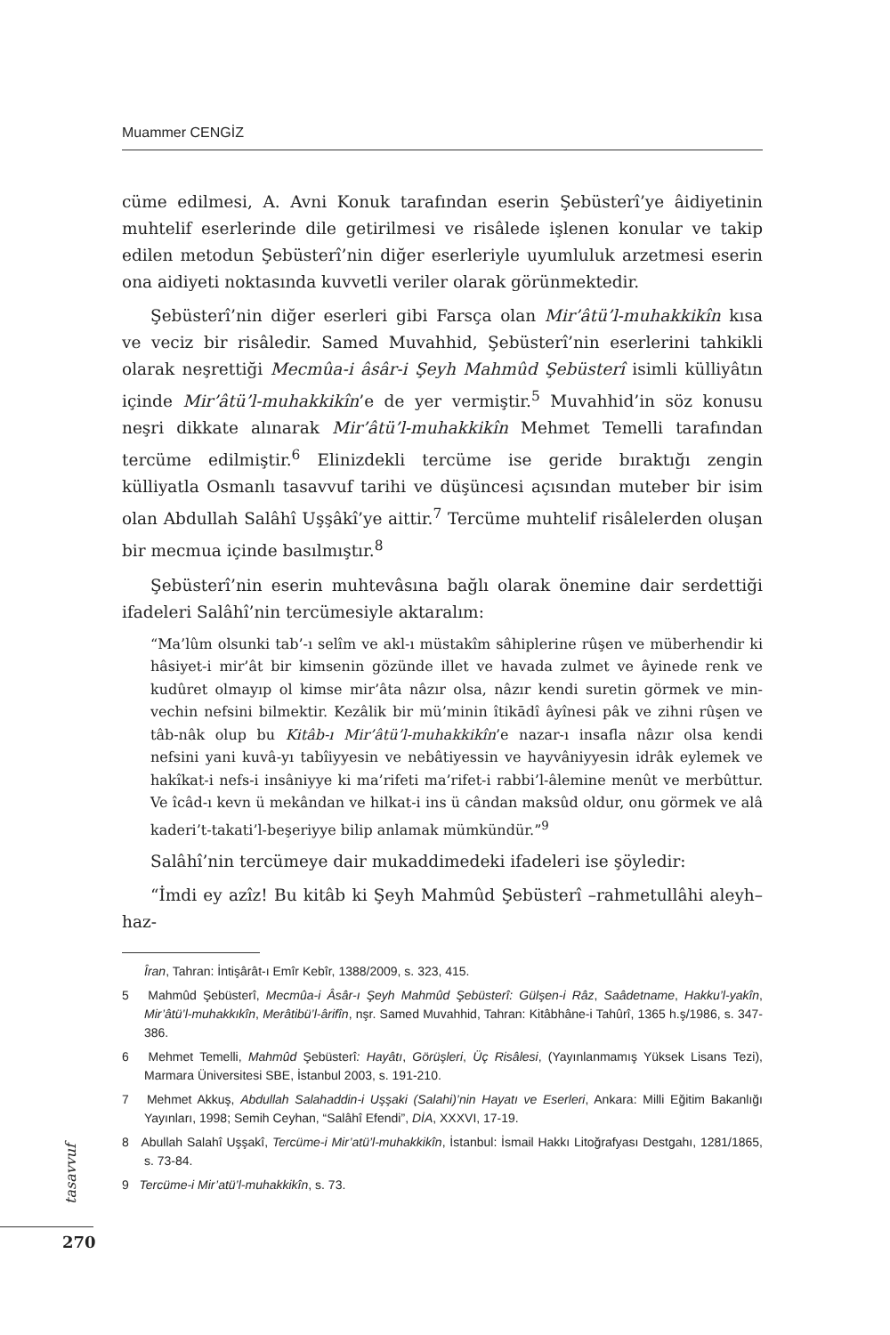Muammer CENGİZ
cüme edilmesi, A. Avni Konuk tarafından eserin Şebüsterî’ye âidiyetinin muhtelif eserlerinde dile getirilmesi ve risâlede işlenen konular ve takip edilen metodun Şebüsterî’nin diğer eserleriyle uyumluluk arzetmesi eserin ona aidiyeti noktasında kuvvetli veriler olarak görünmektedir.
Şebüsterî’nin diğer eserleri gibi Farsça olan Mir’âtü’l-muhakkikîn kısa ve veciz bir risâledir. Samed Muvahhid, Şebüsterî’nin eserlerini tahkikli olarak neşrettiği Mecmûa-i âsâr-i Şeyh Mahmûd Şebüsterî isimli külliyâtın içinde Mir’âtü’l-muhakkikîn’e de yer vermiştir.<sup>5</sup> Muvahhid’in söz konusu neşri dikkate alınarak Mir’âtü’l-muhakkikîn Mehmet Temelli tarafından tercüme edilmiştir.<sup>6</sup> Elinizdekli tercüme ise geride bıraktığı zengin külliyatla Osmanlı tasavvuf tarihi ve düşüncesi açısından muteber bir isim olan Abdullah Salâhî Uşşâkî’ye aittir.<sup>7</sup> Tercüme muhtelif risâlelerden oluşan bir mecmua içinde basılmıştır.<sup>8</sup>
Şebüsterî’nin eserin muhtevâsına bağlı olarak önemine dair serdettiği ifadeleri Salâhî’nin tercümesiyle aktaralım:
“Ma’lûm olsunki tab’-ı selîm ve akl-ı müstakîm sâhiplerine rûşen ve müberhendir ki hâsiyet-i mir’ât bir kimsenin gözünde illet ve havada zulmet ve âyinede renk ve kudûret olmayıp ol kimse mir’âta nâzır olsa, nâzır kendi suretin görmek ve min-vechin nefsini bilmektir. Kezâlik bir mü’minin îtikādî âyînesi pâk ve zihni rûşen ve tâb-nâk olup bu Kitâb-ı Mir’âtü’l-muhakkikîn’e nazar-ı insafla nâzır olsa kendi nefsini yani kuvâ-yı tabîiyyesin ve nebâtiyessin ve hayvâniyyesin idrâk eylemek ve hakîkat-i nefs-i insâniyye ki ma’rifeti ma’rifet-i rabbi’l-âlemine menût ve merbûttur. Ve îcâd-ı kevn ü mekândan ve hilkat-i ins ü cândan maksûd oldur, onu görmek ve alâ kaderi’t-takati’l-beşeriyye bilip anlamak mümkündür.”<sup>9</sup>
Salâhî’nin tercümeye dair mukaddimedeki ifadeleri ise şöyledir:
“İmdi ey azîz! Bu kitâb ki Şeyh Mahmûd Şebüsterî –rahmetullâhi aleyh– haz-
Îran, Tahran: İntişârât-ı Emîr Kebîr, 1388/2009, s. 323, 415.
5 Mahmûd Şebüsterî, Mecmûa-i Âsâr-ı Şeyh Mahmûd Şebüsterî: Gülşen-i Râz, Saâdetname, Hakku’l-yakîn, Mir’âtü’l-muhakkıkîn, Merâtibü’l-ârifîn, nşr. Samed Muvahhid, Tahran: Kitâbhâne-i Tahûrî, 1365 h.ş/1986, s. 347-386.
6 Mehmet Temelli, Mahmûd Şebüsterî: Hayâtı, Görüşleri, Üç Risâlesi, (Yayınlanmamış Yüksek Lisans Tezi), Marmara Üniversitesi SBE, İstanbul 2003, s. 191-210.
7 Mehmet Akkuş, Abdullah Salahaddin-i Uşşaki (Salahi)’nin Hayatı ve Eserleri, Ankara: Milli Eğitim Bakanlığı Yayınları, 1998; Semih Ceyhan, “Salâhî Efendi”, DİA, XXXVI, 17-19.
8 Abullah Salahî Uşşakî, Tercüme-i Mir’atü’l-muhakkikîn, İstanbul: İsmail Hakkı Litoğrafyası Destgahı, 1281/1865, s. 73-84.
9 Tercüme-i Mir’atü’l-muhakkikîn, s. 73.
tasavvuf
270